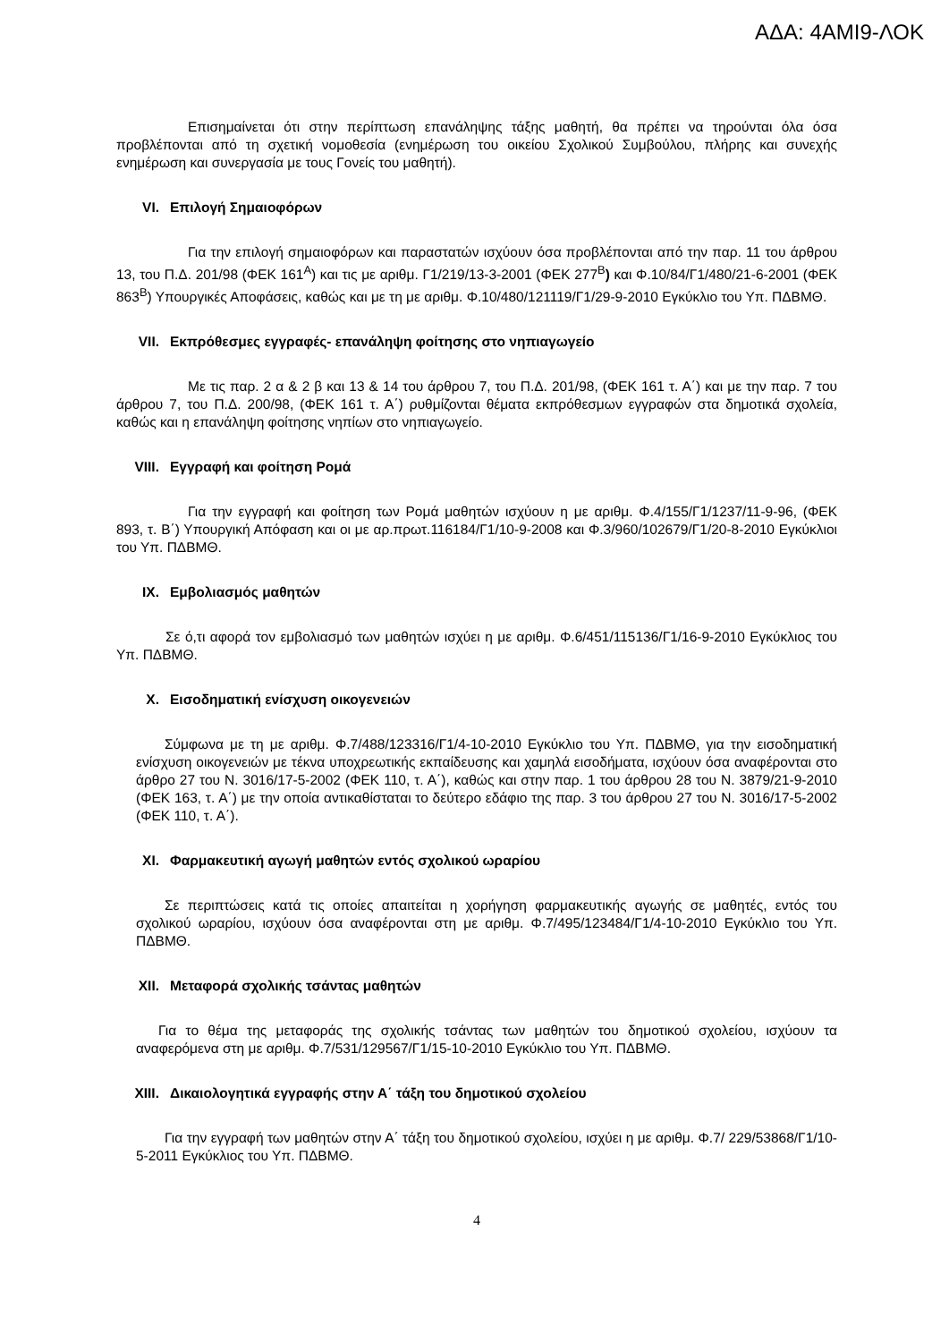ΑΔΑ: 4ΑΜΙ9-ΛΟΚ
Επισημαίνεται ότι στην περίπτωση επανάληψης τάξης μαθητή, θα πρέπει να τηρούνται όλα όσα προβλέπονται από τη σχετική νομοθεσία (ενημέρωση του οικείου Σχολικού Συμβούλου, πλήρης και συνεχής ενημέρωση και συνεργασία με τους Γονείς του μαθητή).
VI. Επιλογή Σημαιοφόρων
Για την επιλογή σημαιοφόρων και παραστατών ισχύουν όσα προβλέπονται από την παρ. 11 του άρθρου 13, του Π.Δ. 201/98 (ΦΕΚ 161<sup>Α</sup>) και τις με αριθμ. Γ1/219/13-3-2001 (ΦΕΚ 277<sup>Β</sup>) και Φ.10/84/Γ1/480/21-6-2001 (ΦΕΚ 863<sup>Β</sup>) Υπουργικές Αποφάσεις, καθώς και με τη με αριθμ. Φ.10/480/121119/Γ1/29-9-2010 Εγκύκλιο του Υπ. ΠΔΒΜΘ.
VII. Εκπρόθεσμες εγγραφές- επανάληψη φοίτησης στο νηπιαγωγείο
Με τις παρ. 2 α & 2 β και 13 & 14 του άρθρου 7, του Π.Δ. 201/98, (ΦΕΚ 161 τ. Α΄) και με την παρ. 7 του άρθρου 7, του Π.Δ. 200/98, (ΦΕΚ 161 τ. Α΄) ρυθμίζονται θέματα εκπρόθεσμων εγγραφών στα δημοτικά σχολεία, καθώς και η επανάληψη φοίτησης νηπίων στο νηπιαγωγείο.
VIII. Εγγραφή και φοίτηση Ρομά
Για την εγγραφή και φοίτηση των Ρομά μαθητών ισχύουν η με αριθμ. Φ.4/155/Γ1/1237/11-9-96, (ΦΕΚ 893, τ. Β΄) Υπουργική Απόφαση και οι με αρ.πρωτ.116184/Γ1/10-9-2008 και Φ.3/960/102679/Γ1/20-8-2010 Εγκύκλιοι του Υπ. ΠΔΒΜΘ.
IX. Εμβολιασμός μαθητών
Σε ό,τι αφορά τον εμβολιασμό των μαθητών ισχύει η με αριθμ. Φ.6/451/115136/Γ1/16-9-2010 Εγκύκλιος του Υπ. ΠΔΒΜΘ.
X. Εισοδηματική ενίσχυση οικογενειών
Σύμφωνα με τη με αριθμ. Φ.7/488/123316/Γ1/4-10-2010 Εγκύκλιο του Υπ. ΠΔΒΜΘ, για την εισοδηματική ενίσχυση οικογενειών με τέκνα υποχρεωτικής εκπαίδευσης και χαμηλά εισοδήματα, ισχύουν όσα αναφέρονται στο άρθρο 27 του Ν. 3016/17-5-2002 (ΦΕΚ 110, τ. Α΄), καθώς και στην παρ. 1 του άρθρου 28 του Ν. 3879/21-9-2010 (ΦΕΚ 163, τ. Α΄) με την οποία αντικαθίσταται το δεύτερο εδάφιο της παρ. 3 του άρθρου 27 του Ν. 3016/17-5-2002 (ΦΕΚ 110, τ. Α΄).
XI. Φαρμακευτική αγωγή μαθητών εντός σχολικού ωραρίου
Σε περιπτώσεις κατά τις οποίες απαιτείται η χορήγηση φαρμακευτικής αγωγής σε μαθητές, εντός του σχολικού ωραρίου, ισχύουν όσα αναφέρονται στη με αριθμ. Φ.7/495/123484/Γ1/4-10-2010 Εγκύκλιο του Υπ. ΠΔΒΜΘ.
XII. Μεταφορά σχολικής τσάντας μαθητών
Για το θέμα της μεταφοράς της σχολικής τσάντας των μαθητών του δημοτικού σχολείου, ισχύουν τα αναφερόμενα στη με αριθμ. Φ.7/531/129567/Γ1/15-10-2010 Εγκύκλιο του Υπ. ΠΔΒΜΘ.
XIII. Δικαιολογητικά εγγραφής στην Α΄ τάξη του δημοτικού σχολείου
Για την εγγραφή των μαθητών στην Α΄ τάξη του δημοτικού σχολείου, ισχύει η με αριθμ. Φ.7/ 229/53868/Γ1/10-5-2011 Εγκύκλιος του Υπ. ΠΔΒΜΘ.
4